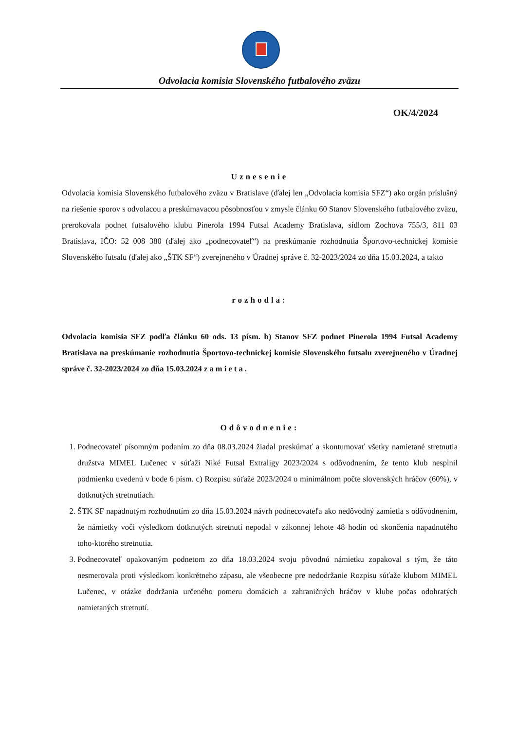Odvolacia komisia Slovenského futbalového zväzu
OK/4/2024
Uznesenie
Odvolacia komisia Slovenského futbalového zväzu v Bratislave (ďalej len „Odvolacia komisia SFZ“) ako orgán príslušný na riešenie sporov s odvolacou a preskúmavacou pôsobnosťou v zmysle článku 60 Stanov Slovenského futbalového zväzu, prerokovala podnet futsalového klubu Pinerola 1994 Futsal Academy Bratislava, sídlom Zochova 755/3, 811 03 Bratislava, IČO: 52 008 380 (ďalej ako „podnecovateľ“) na preskúmanie rozhodnutia Športovo-technickej komisie Slovenského futsalu (ďalej ako „ŠTK SF“) zverejneného v Úradnej správe č. 32-2023/2024 zo dňa 15.03.2024, a takto
rozhodla:
Odvolacia komisia SFZ podľa článku 60 ods. 13 písm. b) Stanov SFZ podnet Pinerola 1994 Futsal Academy Bratislava na preskúmanie rozhodnutia Športovo-technickej komisie Slovenského futsalu zverejneného v Úradnej správe č. 32-2023/2024 zo dňa 15.03.2024 z a m i e t a .
Odôvodnenie:
1. Podnecovateľ písomným podaním zo dňa 08.03.2024 žiadal preskúmať a skontumovať všetky namietané stretnutia družstva MIMEL Lučenec v súťaži Niké Futsal Extraligy 2023/2024 s odôvodnením, že tento klub nesplnil podmienku uvedenú v bode 6 písm. c) Rozpisu súťaže 2023/2024 o minimálnom počte slovenských hráčov (60%), v dotknutých stretnutiach.
2. ŠTK SF napadnutým rozhodnutím zo dňa 15.03.2024 návrh podnecovateľa ako nedôvodný zamietla s odôvodnením, že námietky voči výsledkom dotknutých stretnutí nepodal v zákonnej lehote 48 hodín od skončenia napadnutého toho-ktorého stretnutia.
3. Podnecovateľ opakovaným podnetom zo dňa 18.03.2024 svoju pôvodnú námietku zopakoval s tým, že táto nesmerovala proti výsledkom konkrétneho zápasu, ale všeobecne pre nedodržanie Rozpisu súťaže klubom MIMEL Lučenec, v otázke dodržania určeného pomeru domácich a zahraničných hráčov v klube počas odohratých namietaných stretnutí.